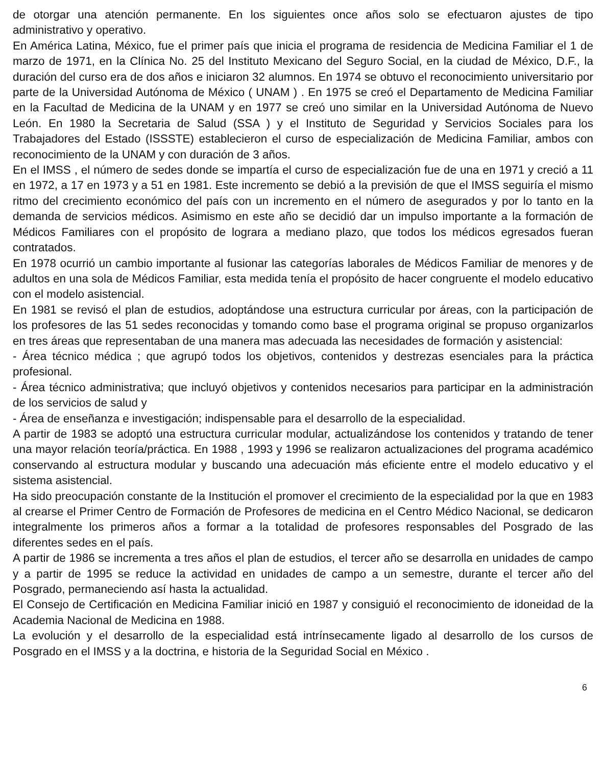de otorgar una atención permanente. En los siguientes once años solo se efectuaron ajustes de tipo administrativo y operativo.
En América Latina, México, fue el primer país que inicia el programa de residencia de Medicina Familiar el 1 de marzo de 1971, en la Clínica No. 25 del Instituto Mexicano del Seguro Social, en la ciudad de México, D.F., la duración del curso era de dos años e iniciaron 32 alumnos. En 1974 se obtuvo el reconocimiento universitario por parte de la Universidad Autónoma de México ( UNAM ) . En 1975 se creó el Departamento de Medicina Familiar en la Facultad de Medicina de la UNAM y en 1977 se creó uno similar en la Universidad Autónoma de Nuevo León. En 1980 la Secretaria de Salud (SSA ) y el Instituto de Seguridad y Servicios Sociales para los Trabajadores del Estado (ISSSTE) establecieron el curso de especialización de Medicina Familiar, ambos con reconocimiento de la UNAM y con duración de 3 años.
En el IMSS , el número de sedes donde se impartía el curso de especialización fue de una en 1971 y creció a 11 en 1972, a 17 en 1973 y a 51 en 1981. Este incremento se debió a la previsión de que el IMSS seguiría el mismo ritmo del crecimiento económico del país con un incremento en el número de asegurados y por lo tanto en la demanda de servicios médicos. Asimismo en este año se decidió dar un impulso importante a la formación de Médicos Familiares con el propósito de lograra a mediano plazo, que todos los médicos egresados fueran contratados.
En 1978 ocurrió un cambio importante al fusionar las categorías laborales de Médicos Familiar de menores y de adultos en una sola de Médicos Familiar, esta medida tenía el propósito de hacer congruente el modelo educativo con el modelo asistencial.
En 1981 se revisó el plan de estudios, adoptándose una estructura curricular por áreas, con la participación de los profesores de las 51 sedes reconocidas y tomando como base el programa original se propuso organizarlos en tres áreas que representaban de una manera mas adecuada las necesidades de formación y asistencial:
- Área técnico médica ; que agrupó todos los objetivos, contenidos y destrezas esenciales para la práctica profesional.
- Área técnico administrativa; que incluyó objetivos y contenidos necesarios para participar en la administración de los servicios de salud y
- Área de enseñanza e investigación; indispensable para el desarrollo de la especialidad.
A partir de 1983 se adoptó una estructura curricular modular, actualizándose los contenidos y tratando de tener una mayor relación teoría/práctica. En 1988 , 1993 y 1996 se realizaron actualizaciones del programa académico conservando al estructura modular y buscando una adecuación más eficiente entre el modelo educativo y el sistema asistencial.
Ha sido preocupación constante de la Institución el promover el crecimiento de la especialidad por la que en 1983 al crearse el Primer Centro de Formación de Profesores de medicina en el Centro Médico Nacional, se dedicaron integralmente los primeros años a formar a la totalidad de profesores responsables del Posgrado de las diferentes sedes en el país.
A partir de 1986 se incrementa a tres años el plan de estudios, el tercer año se desarrolla en unidades de campo y a partir de 1995 se reduce la actividad en unidades de campo a un semestre, durante el tercer año del Posgrado, permaneciendo así hasta la actualidad.
El Consejo de Certificación en Medicina Familiar inició en 1987 y consiguió el reconocimiento de idoneidad de la Academia Nacional de Medicina en 1988.
La evolución y el desarrollo de la especialidad está intrínsecamente ligado al desarrollo de los cursos de Posgrado en el IMSS y a la doctrina, e historia de la Seguridad Social en México .
6